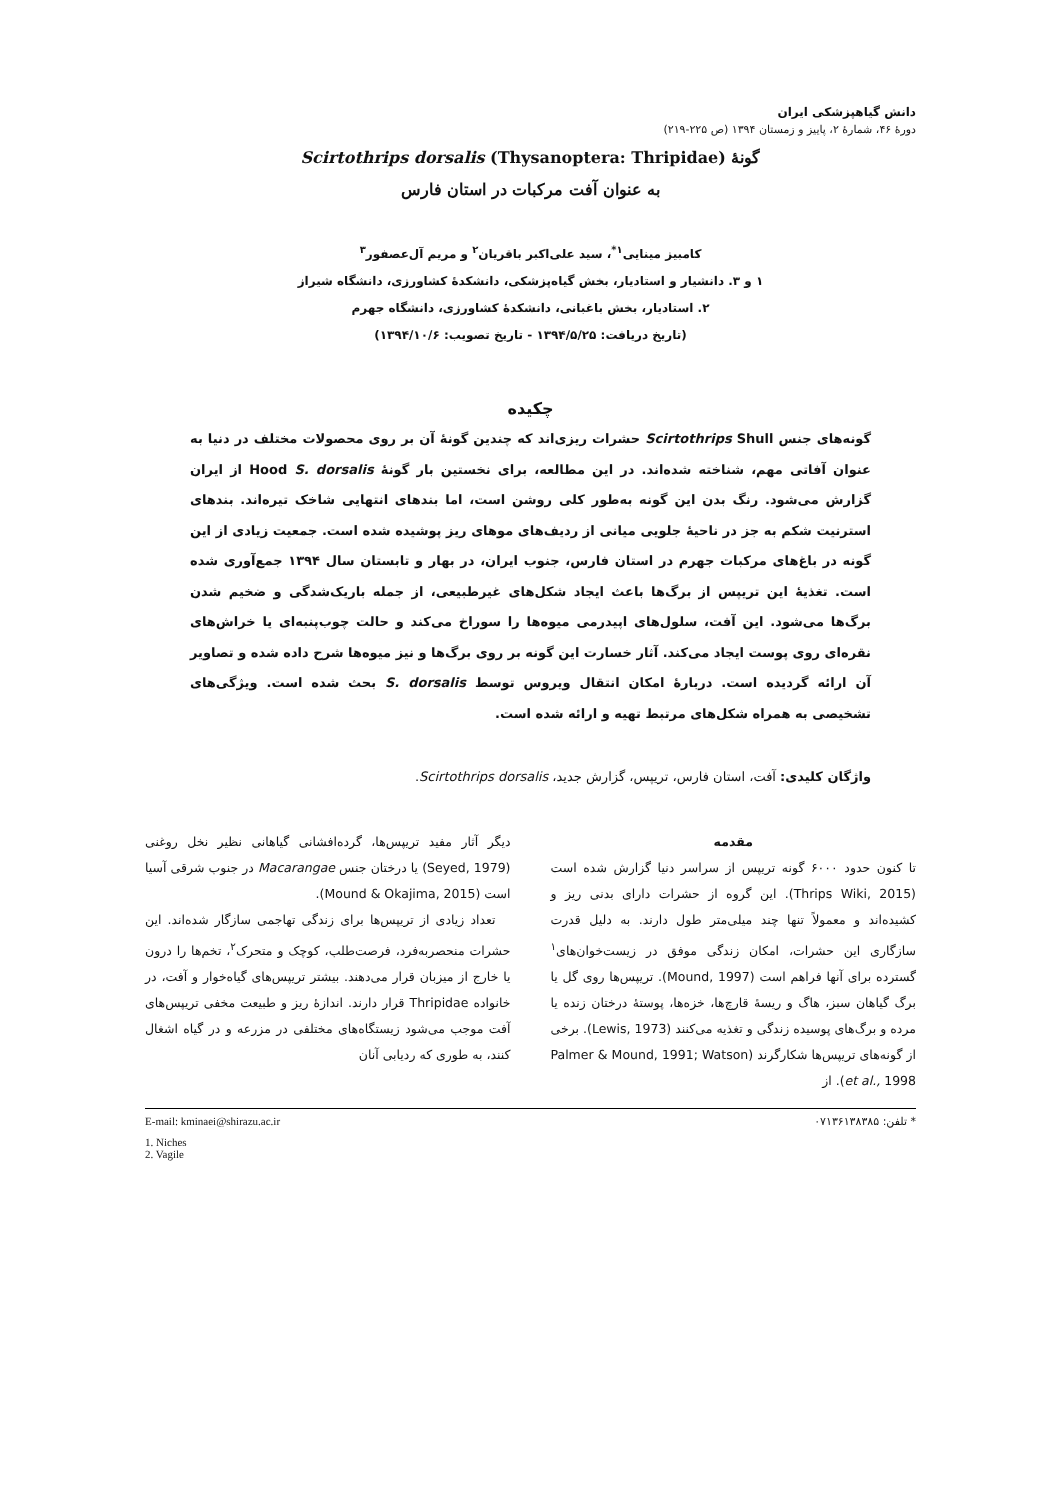دانش گیاهپزشکی ایران
دورهٔ ۴۶، شمارهٔ ۲، پاییز و زمستان ۱۳۹۴ (ص ۲۲۵-۲۱۹)
گونهٔ Scirtothrips dorsalis (Thysanoptera: Thripidae)
به عنوان آفت مرکبات در استان فارس
کامبیز مینایی<sup>۱*</sup>، سید علی‌اکبر باقریان<sup>۲</sup> و مریم آل‌عصفور<sup>۳</sup>
۱ و ۳. دانشیار و استادیار، بخش گیاه‌پزشکی، دانشکدهٔ کشاورزی، دانشگاه شیراز
۲. استادیار، بخش باغبانی، دانشکدهٔ کشاورزی، دانشگاه جهرم
(تاریخ دریافت: ۱۳۹۴/۵/۲۵ - تاریخ تصویب: ۱۳۹۴/۱۰/۶)
چکیده
گونه‌های جنس Scirtothrips Shull حشرات ریزی‌اند که چندین گونهٔ آن بر روی محصولات مختلف در دنیا به عنوان آفاتی مهم، شناخته شده‌اند. در این مطالعه، برای نخستین بار گونهٔ Hood S. dorsalis از ایران گزارش می‌شود. رنگ بدن این گونه به‌طور کلی روشن است، اما بندهای انتهایی شاخک تیره‌اند. بندهای استرنیت شکم به جز در ناحیهٔ جلویی میانی از ردیف‌های موهای ریز پوشیده شده است. جمعیت زیادی از این گونه در باغ‌های مرکبات جهرم در استان فارس، جنوب ایران، در بهار و تابستان سال ۱۳۹۴ جمع‌آوری شده است. تغذیهٔ این تریپس از برگ‌ها باعث ایجاد شکل‌های غیرطبیعی، از جمله باریک‌شدگی و ضخیم شدن برگ‌ها می‌شود. این آفت، سلول‌های اپیدرمی میوه‌ها را سوراخ می‌کند و حالت چوب‌پنبه‌ای یا خراش‌های نقره‌ای روی پوست ایجاد می‌کند. آثار خسارت این گونه بر روی برگ‌ها و نیز میوه‌ها شرح داده شده و تصاویر آن ارائه گردیده است. دربارهٔ امکان انتقال ویروس توسط S. dorsalis بحث شده است. ویژگی‌های تشخیصی به همراه شکل‌های مرتبط تهیه و ارائه شده است.
واژگان کلیدی: آفت، استان فارس، تریپس، گزارش جدید، Scirtothrips dorsalis.
مقدمه
تا کنون حدود ۶۰۰۰ گونه تریپس از سراسر دنیا گزارش شده است (Thrips Wiki, 2015). این گروه از حشرات دارای بدنی ریز و کشیده‌اند و معمولاً تنها چند میلی‌متر طول دارند. به دلیل قدرت سازگاری این حشرات، امکان زندگی موفق در زیست‌خوان‌های<sup>۱</sup> گسترده برای آنها فراهم است (Mound, 1997). تریپس‌ها روی گل یا برگ گیاهان سبز، هاگ و ریسهٔ قارچ‌ها، خزه‌ها، پوستهٔ درختان زنده یا مرده و برگ‌های پوسیده زندگی و تغذیه می‌کنند (Lewis, 1973). برخی از گونه‌های تریپس‌ها شکارگرند (Palmer & Mound, 1991; Watson et al., 1998). از
دیگر آثار مفید تریپس‌ها، گرده‌افشانی گیاهانی نظیر نخل روغنی (Seyed, 1979) یا درختان جنس Macarangae در جنوب شرقی آسیا است (Mound & Okajima, 2015).
تعداد زیادی از تریپس‌ها برای زندگی تهاجمی سازگار شده‌اند. این حشرات منحصربه‌فرد، فرصت‌طلب، کوچک و متحرک<sup>۲</sup>، تخم‌ها را درون یا خارج از میزبان قرار می‌دهند. بیشتر تریپس‌های گیاه‌خوار و آفت، در خانواده Thripidae قرار دارند. اندازهٔ ریز و طبیعت مخفی تریپس‌های آفت موجب می‌شود زیستگاه‌های مختلفی در مزرعه و در گیاه اشغال کنند، به طوری که ردیابی آنان
* تلفن: ۰۷۱۳۶۱۳۸۳۸۵ E-mail: kminaei@shirazu.ac.ir
1. Niches
2. Vagile